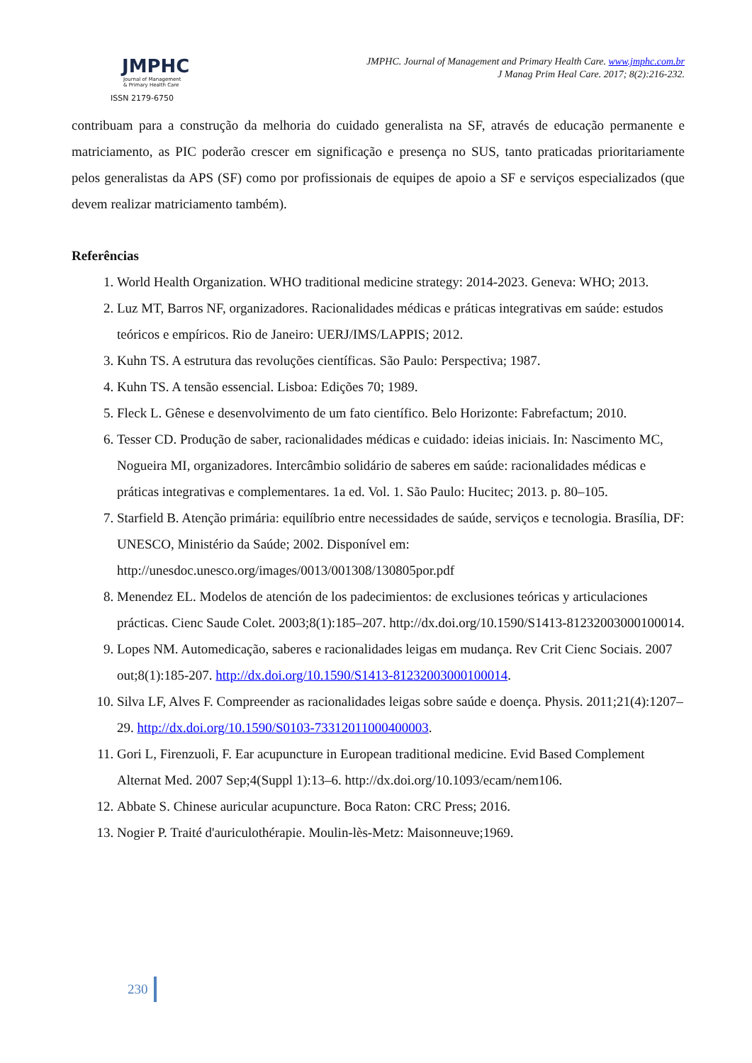JMPHC
Journal of Management
& Primary Health Care
ISSN 2179-6750
JMPHC. Journal of Management and Primary Health Care. www.jmphc.com.br
J Manag Prim Heal Care. 2017; 8(2):216-232.
contribuam para a construção da melhoria do cuidado generalista na SF, através de educação permanente e matriciamento, as PIC poderão crescer em significação e presença no SUS, tanto praticadas prioritariamente pelos generalistas da APS (SF) como por profissionais de equipes de apoio a SF e serviços especializados (que devem realizar matriciamento também).
Referências
1. World Health Organization. WHO traditional medicine strategy: 2014-2023. Geneva: WHO; 2013.
2. Luz MT, Barros NF, organizadores. Racionalidades médicas e práticas integrativas em saúde: estudos teóricos e empíricos. Rio de Janeiro: UERJ/IMS/LAPPIS; 2012.
3. Kuhn TS. A estrutura das revoluções científicas. São Paulo: Perspectiva; 1987.
4. Kuhn TS. A tensão essencial. Lisboa: Edições 70; 1989.
5. Fleck L. Gênese e desenvolvimento de um fato científico. Belo Horizonte: Fabrefactum; 2010.
6. Tesser CD. Produção de saber, racionalidades médicas e cuidado: ideias iniciais. In: Nascimento MC, Nogueira MI, organizadores. Intercâmbio solidário de saberes em saúde: racionalidades médicas e práticas integrativas e complementares. 1a ed. Vol. 1. São Paulo: Hucitec; 2013. p. 80–105.
7. Starfield B. Atenção primária: equilíbrio entre necessidades de saúde, serviços e tecnologia. Brasília, DF: UNESCO, Ministério da Saúde; 2002. Disponível em: http://unesdoc.unesco.org/images/0013/001308/130805por.pdf
8. Menendez EL. Modelos de atención de los padecimientos: de exclusiones teóricas y articulaciones prácticas. Cienc Saude Colet. 2003;8(1):185–207. http://dx.doi.org/10.1590/S1413-81232003000100014.
9. Lopes NM. Automedicação, saberes e racionalidades leigas em mudança. Rev Crit Cienc Sociais. 2007 out;8(1):185-207. http://dx.doi.org/10.1590/S1413-81232003000100014.
10. Silva LF, Alves F. Compreender as racionalidades leigas sobre saúde e doença. Physis. 2011;21(4):1207–29. http://dx.doi.org/10.1590/S0103-73312011000400003.
11. Gori L, Firenzuoli, F. Ear acupuncture in European traditional medicine. Evid Based Complement Alternat Med. 2007 Sep;4(Suppl 1):13–6. http://dx.doi.org/10.1093/ecam/nem106.
12. Abbate S. Chinese auricular acupuncture. Boca Raton: CRC Press; 2016.
13. Nogier P. Traité d'auriculothérapie. Moulin-lès-Metz: Maisonneuve;1969.
230